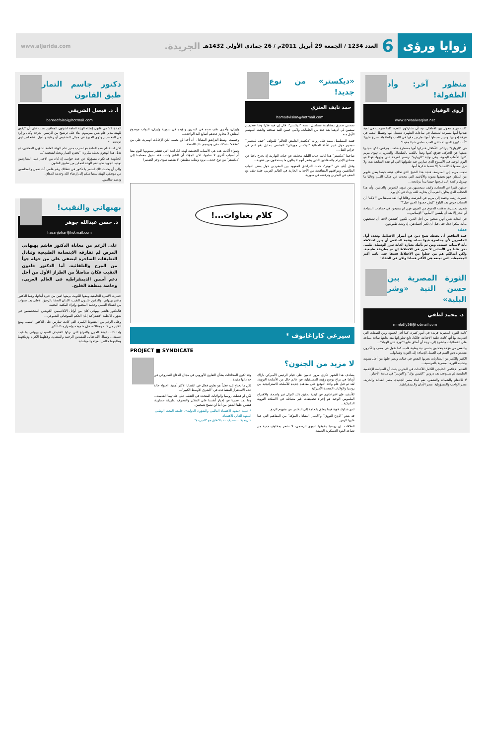زوايا ورؤى
6
العدد 1234 / الجمعة 29 أبريل 2011م / 26 جمادى الأولى 1432هـ
الجريدة.
www.aljarida.com
منظور آخر: وأد الطفولة!
أروى الوقيان
www.arwaalwaqian.net
كانت مريم تتجول بين الأطفال، تود أن تشاركهم اللعب، كلما سرحت في لعبة شدتها أمها مسرعة لتمضيا، في ساعات الظهيرة تنشغل أمها وتتسلل للعب في غرفة إخوانها، وحين تضبطها أمها تمارس حقها في اللعب والطفولة تصرخ عليها: "أنت كبيرة الحين لا داعي للعب، تعلمي شيئا مفيدا".
في "الزوارة" يتراكض الأطفال فتتركها أمها مضطرة فتلعب وتركض، لكن حجابها يعيقها عن الحركة، فترفع كمها وتبدأ باللعب بالصلصال والطين، إذ تهوى مريم كثيرا الألعاب اليدوية، وفي نهاية "الزوارة" ترتسم الفرحة على وجهها، فهذا هو اليوم الوحيد في الأسبوع الذي تمارس فيه طفولتها التي لم تتعد السابعة بعد، ولا ترى نفسها كـ"النساء" إلا عندما تذكرها أمها.
تذهب مريم إلى المدرسة، فتجد هذا الشيخ الذي تخاف هيئته حينما يطل عليهم من التلفاز، فهو يخيفها بصوته والأناشيد التي تتحدث عن عذاب القبر، وغالبا ما تهرول راكضة إلى غرفتها حينما يبدأ برنامجه...
حدثهن كثيرا عن الحجاب، وكيف سيحميهن من عيون اللصوص والعابثين، وأن هذا الحجاب الذي يحاول الغرب أن يحاربه لكنه يزداد في كل يوم...
حضرت زينب وحصة إلى مريم في الفرصة، وقالتا لها: لقد سمعنا من "الأبلة" أن الحجاب فرض بعد البلوغ "ليش حجبونا الحين عيل؟"
شعرن بحسرة، تدفقت الدموع من العيون فهن لم يسبحن في حمامات السباحة أو البحر إلا بعد أن يلبسن "المايوه" الإسلامي...
في البداية ظنن أنهن ضحين من أجل الدين، لكنهن اكتشفن لاحقا أن تضحيتهن بدأت مبكرا جدا، حتى قبل أن تكبر أجسادهن، إذ وئدت طفولتهن.
قفلة:
قمة التناقض أن يحدثك شيخ دين عن أضرار الاختلاط، وتجده أول الحاضرين لأي محاضرة فيها نساء، وقمة التناقض أن يبرر اختلاطه بأنه لأسباب حميدة، ومن ثم يأتيك بعبارة الغاية تبرر الوسيلة، طيب، نحن قلنا من الأساس لا ضرر في الاختلاط إن تم بطريقة طبيعية، ولكن أمثالكم هم من جعلوا من الاختلاط فسقا حتى باتت أكثر المجتمعات التي تمنعه هي الأكثر فسادا ولكن في الخفاء!
الثورة المصرية بين حسن النية «وشر البلية»
د. محمد لطفي
mmlotfy56@hotmail.com
كانت الثورة المصرية فريدة في أمور كثيرة، كما أقر الجميع، ومن الصفات التي انفردت بها أنها كانت علنية الأحداث، فالكل تابع تطوراتها منذ بدايتها ساعة بساعة على الفضائيات مباشرة إلى درجة أن أطلق عليها "ثورة على الهواء"...
والبعض من هؤلاء يتحدثون بحسن نية وطيبة قلب- كما نقول في مصر- والآخرون يتعمدون دس السم في العسل للإساءة إلى الثورة وشبابها...
الكثير والكثير من المقارنات يجريها البعض في خياله، ويصر عليها من أجل تشويه وتشبيه الثورة المصرية بالفرنسية...
التعتيم الإعلامي الخليجي الكامل للأحداث في البحرين يثبت أن السياسة الإعلامية الخليجية لم تستوعب بعد دروس "الفيس بوك" و"التويتر" في متابعة الأخبار...
لا للانتقام والشماتة والتشفي، نعم لبناء مصر الجديدة، مصر العدالة والحرية، مصر الواجب والمسؤولية، مصر الأمان والديمقراطية.
«ديكستر» من نوع جديد!
حمد نايف العنزي
hamadvision@hotmail.com
نصحني صديق بمشاهدة مسلسل اسمه "ديكستر"، قال إن فيه فكرا وفنا عظيمين سيتبين لي أثرهما بعد عدد من الحلقات، ولأنني حسن النية صدقته وتابعت الموسم الأول منه...
قصة المسلسل مبنية على رواية "ديكستر الغامض الحالم" للمؤلف "جيف ليندسي" تتمحور حول خبير الأدلة الجنائية "ديكستر مورغان" المختص بتحليل بقع الدم في جرائم القتل...
صاحبنا "ديكستر" هذا كانت حياته الليلية مختلفة عن حياته النهارية، إذ يخرج باحثا عن معتادي الإجرام والسفاحين الذين يشعر أنهم لا ينالون ما يستحقون من عقوبة...
وقبل أيام، في "تويتر"، حدث التراشق المعهود بين المغردين حول بعض النواب الطائفيين ومواقفهم المتناقضة من الأحداث الجارية في العالم العربي، ففئة تقف مع العنف في البحرين وترفضه في سورية،
وإيران، وأخرى تقف ضده في البحرين وتؤيده في سورية وإيران، النواب موضوع النقاش لا يتجاوز عددهم أصابع اليد الواحدة...
وحسبت- وسط التراشق المتبادل- أن أحدا لن يجيب، لكن الإجابات انهمرت علي من "عقلاء" تشككت في وجودهم تلك اللحظة...
وسواء أكانت هذه هي الأسباب الحقيقية لهذه الكراهية التي تنتشر سمومها اليوم بيننا أم أسباب أخرى لا نعلمها، لكن المؤكد أن الناتج واحد، فقد تحول معظمنا إلى "ديكستر" من نوع جديد... برود وبقلب مطمئن، لا ينقصه سوى وخز الضمير!
كلام بغباوات...!
سيرغي كاراغانوف *
PROJECT ■ SYNDICATE
لا مزيد من الجنون؟
يصادف هذا الشهر ذكرى مرور عامين على قيام الرئيس الأميركي باراك أوباما في براغ بوضع رؤيته المستقبلية عن عالم خال من الأسلحة النووية، لقد تم قبل عام واحد التوقيع على معاهدة جديدة للأسلحة الاستراتيجية بين روسيا والولايات المتحدة الأميركية...
للأسف، فإن اقتراحاتهم عن كيفية تحقيق ذلك لاتزال غير واضحة، والاقتراح الملموس الوحيد هو إجراء تخفيضات غير متماثلة في الأسلحة النووية التكتيكية...
لدي شكوك قوية فيما يتعلق بالحاجة إلى التخلص من مفهوم الردع...
قد يغدو "الردع النووي" و"الدمار المتبادل المؤكد" من المفاهيم التي عفا عليها الزمن...
العلاقات. إن روسيا بتفوقها النووي الرسمي، لا تشعر بمخاوف جدية من تصاعد القوة العسكرية الصينية.
وقد تكون المحادثات بشأن التعاون الأوروبي في مجال الدفاع الصاروخي في حد ذاتها مفيدة...
لكن ما نحتاج إليه فعلياً هو تعاون فعال في القضايا الأكثر أهمية: احتواء حالة عدم الاستقرار المتصاعدة في "الشرق الأوسط الكبير"...
لكن لو فشلت روسيا والولايات المتحدة في التغلب على عاداتهما القديمة... وما دمنا عجزنا عن إجبار أنفسنا على التفكير والتصرف بطريقة حضارية، فيتعين علينا التيقن من أننا لن نصبح همجيين.
* عميد «معهد الاقتصاد العالمي والشؤون الدولية»، جامعة البحث الوطني- المعهد العالي للاقتصاد.
«بروجيكت سنديكيت» بالاتفاق مع "الجريدة"
دكتور جاسم التمار طبق القانون
أ. د. فيصل الشريفي
bareedfaisal@hotmail.com
المادة 51 من قانون إنشاء الهيئة العامة لشؤون المعاقين نصت على أن "يكون للهيئة مدير عام يعين بمرسوم- بناء على ترشيح من الرئيس- بدرجة وكيل وزارة من المختصين وذوي الخبرة في مجال التشخيص أو رعاية وتأهيل الأشخاص ذوي الإعاقة..."
لكن استخدام هذه المادة هو لضرب مدير عام الهيئة العامة لشؤون المعاقين، ثم تذيل هذا الهجوم بجملة مكررة: "نحترم التمار ونجله لشخصه"...
الحكومة قد تكون مسؤولة عن عدة جوانب، إذ كان من الأجدر على المعارضين توحيد الجهود نحو دعم الهيئة لتتمكن من تطبيق القانون...
وإلى أن يحدث ذلك استمر يا دكتور في عطائك رغم علمي أنك تعمل والمخلصين من موظفي الهيئة سعيا منكم إلى إرضاء الله وخدمة المعاق.
ودمتم سالمين.
بهبهاني والنقيب!
د. حسن عبدالله جوهر
hasanjohar@hotmail.com
على الرغم من معاناة الدكتور هاشم بهبهاني المرض لم تفارقه الابتسامة الطبيعية وتبادل التعليقات الساخرة ليضفي على من حوله جواً من المرح والتلقائية، أما الدكتور خلدون النقيب فكان مناضلاً من الطراز الأول من أجل دعم أسس الديمقراطية في العالم العربي، وخاصة منطقة الخليج.
خسرت الأسرة الجامعية ومعها الكويت برمتها اثنين من خيرة أبنائها، وهما الدكتور هاشم بهبهاني، والدكتور خلدون النقيب، اللذان التحقا بالرفيق الأعلى بعد سنوات من العطاء العلمي وخدمة المجتمع وإثراء المكتبة البحثية.
فالدكتور هاشم بهبهاني كان من أوائل الأكاديميين الكويتيين المتخصصين في شؤون الأنظمة الاشتراكية إبان الحكم السوفياتي الشيوعي...
وعلى الرغم من الضغوط الكبيرة التي كانت تمارس على الدكتور النقيب ومنع الكثير من كتبه ومقالاته، فإن شموخه وإصراره كانا أكبر...
وإذا كانت لوعة الحزن والفراغ التي تركها الفقيدان السيدان بهبهاني والنقيب عميقة... ونسال الله تعالى للفقيدين الرحمة والمغفرة، ولأهلهما الكرام وزملائهما وطلبتهما خالص العزاء والمواساة.